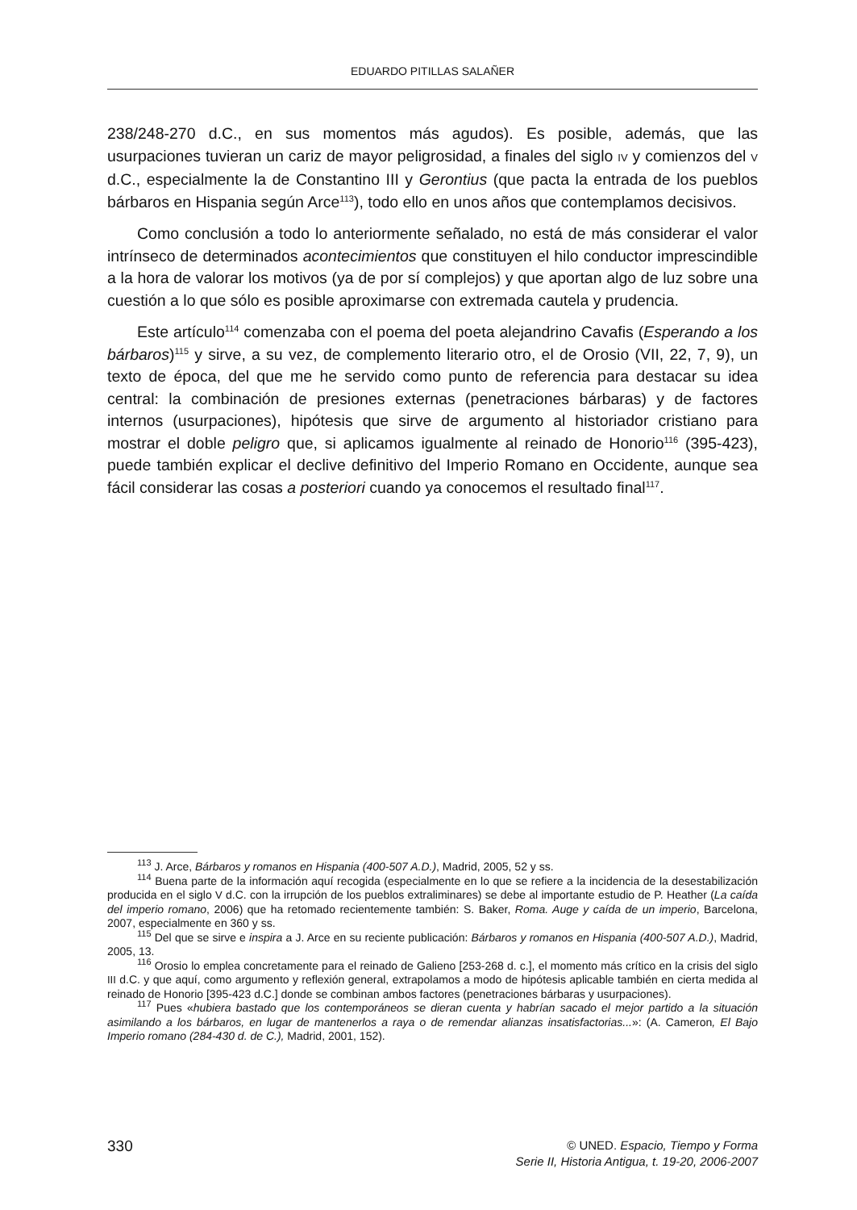EDUARDO PITILLAS SALAÑER
238/248-270 d.C., en sus momentos más agudos). Es posible, además, que las usurpaciones tuvieran un cariz de mayor peligrosidad, a finales del siglo IV y comienzos del V d.C., especialmente la de Constantino III y Gerontius (que pacta la entrada de los pueblos bárbaros en Hispania según Arce<sup>113</sup>), todo ello en unos años que contemplamos decisivos.
Como conclusión a todo lo anteriormente señalado, no está de más considerar el valor intrínseco de determinados acontecimientos que constituyen el hilo conductor imprescindible a la hora de valorar los motivos (ya de por sí complejos) y que aportan algo de luz sobre una cuestión a lo que sólo es posible aproximarse con extremada cautela y prudencia.
Este artículo<sup>114</sup> comenzaba con el poema del poeta alejandrino Cavafis (Esperando a los bárbaros)<sup>115</sup> y sirve, a su vez, de complemento literario otro, el de Orosio (VII, 22, 7, 9), un texto de época, del que me he servido como punto de referencia para destacar su idea central: la combinación de presiones externas (penetraciones bárbaras) y de factores internos (usurpaciones), hipótesis que sirve de argumento al historiador cristiano para mostrar el doble peligro que, si aplicamos igualmente al reinado de Honorio<sup>116</sup> (395-423), puede también explicar el declive definitivo del Imperio Romano en Occidente, aunque sea fácil considerar las cosas a posteriori cuando ya conocemos el resultado final<sup>117</sup>.
<sup>113</sup> J. Arce, Bárbaros y romanos en Hispania (400-507 A.D.), Madrid, 2005, 52 y ss.
<sup>114</sup> Buena parte de la información aquí recogida (especialmente en lo que se refiere a la incidencia de la desestabilización producida en el siglo V d.C. con la irrupción de los pueblos extraliminares) se debe al importante estudio de P. Heather (La caída del imperio romano, 2006) que ha retomado recientemente también: S. Baker, Roma. Auge y caída de un imperio, Barcelona, 2007, especialmente en 360 y ss.
<sup>115</sup> Del que se sirve e inspira a J. Arce en su reciente publicación: Bárbaros y romanos en Hispania (400-507 A.D.), Madrid, 2005, 13.
<sup>116</sup> Orosio lo emplea concretamente para el reinado de Galieno [253-268 d. c.], el momento más crítico en la crisis del siglo III d.C. y que aquí, como argumento y reflexión general, extrapolamos a modo de hipótesis aplicable también en cierta medida al reinado de Honorio [395-423 d.C.] donde se combinan ambos factores (penetraciones bárbaras y usurpaciones).
<sup>117</sup> Pues «hubiera bastado que los contemporáneos se dieran cuenta y habrían sacado el mejor partido a la situación asimilando a los bárbaros, en lugar de mantenerlos a raya o de remendar alianzas insatisfactorias...»: (A. Cameron, El Bajo Imperio romano (284-430 d. de C.), Madrid, 2001, 152).
330
© UNED. Espacio, Tiempo y Forma
Serie II, Historia Antigua, t. 19-20, 2006-2007